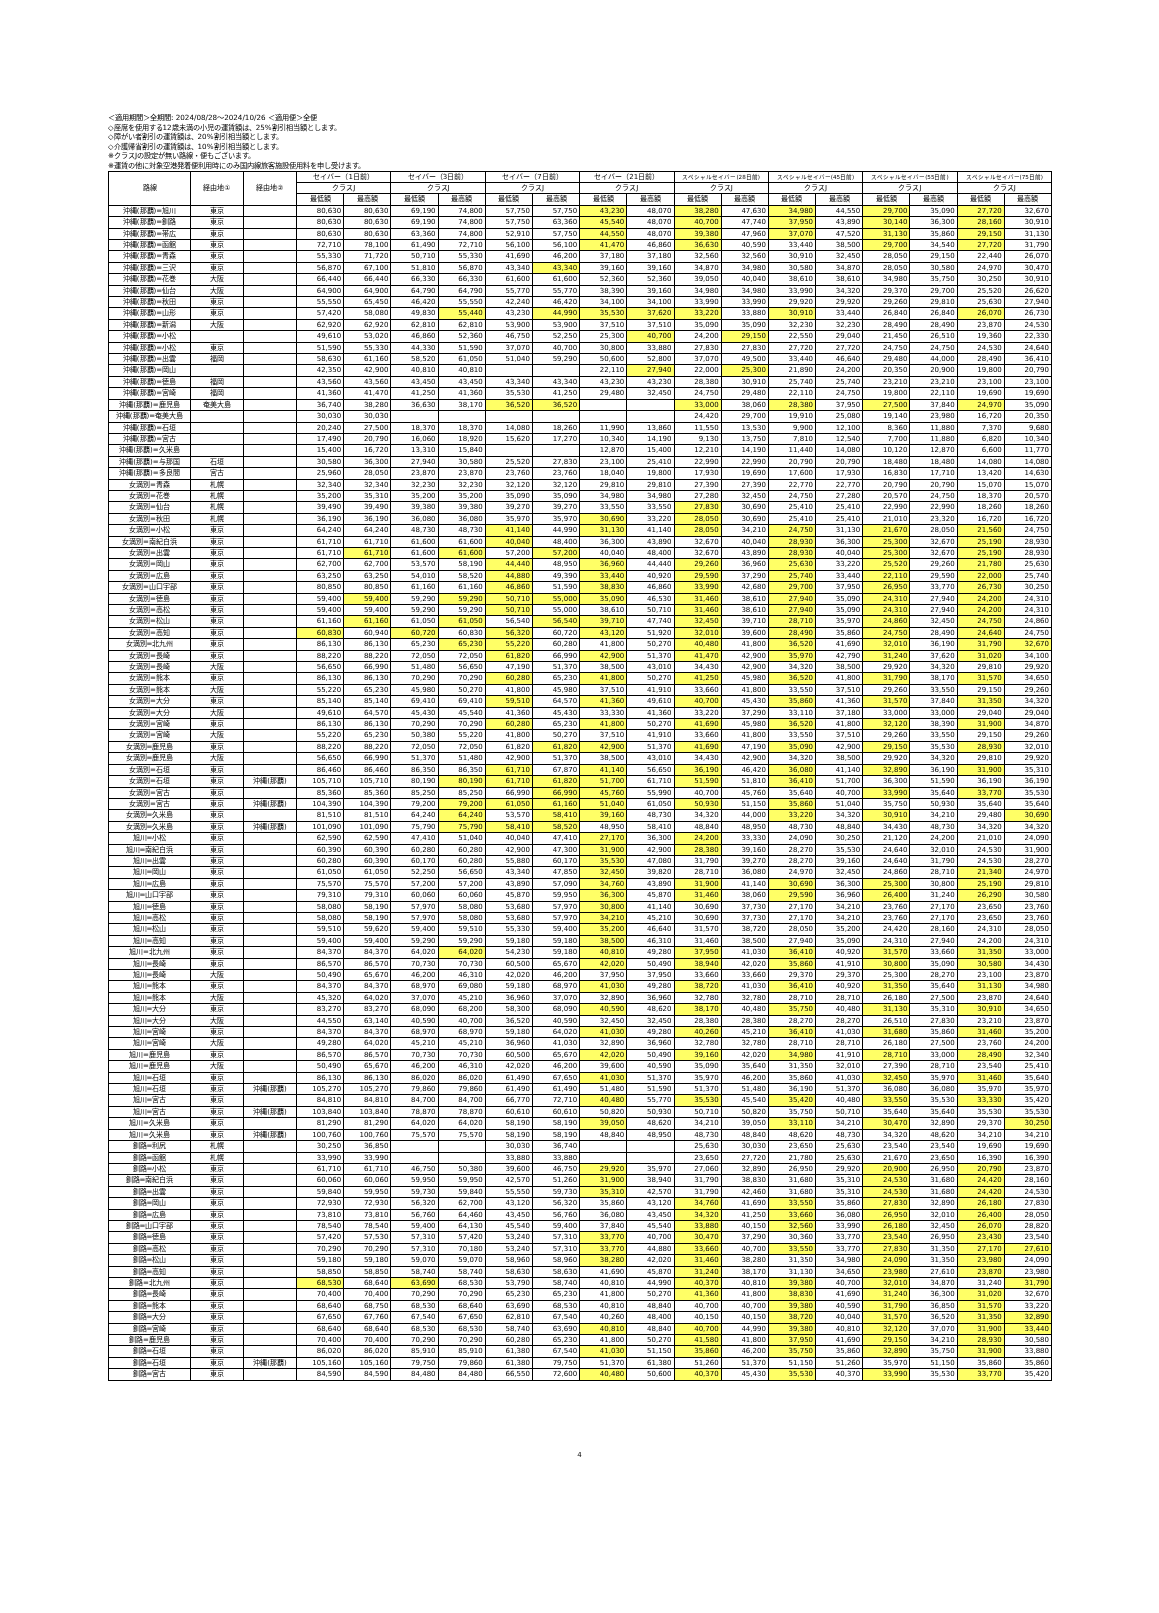＜適用期間＞全期間: 2024/08/28～2024/10/26 ＜適用便＞全便
◇座席を使用する12歳未満の小児の運賃額は、25%割引相当額とします。
◇障がい者割引の運賃額は、20%割引相当額とします。
◇介護帰省割引の運賃額は、10%割引相当額とします。
※クラスJの設定が無い路線・便もございます。
※運賃の他に対象空港発着便利用時にのみ国内線旅客施設使用料を申し受けます。
| 路線 | 経由地① | 経由地② | セイバー（1日前） | | セイバー（3日前） | | セイバー（7日前） | | セイバー（21日前） | | スペシャルセイバー(28日前) | | スペシャルセイバー(45日前) | | スペシャルセイバー(55日前) | | スペシャルセイバー(75日前) | |
| --- | --- | --- | --- | --- | --- | --- | --- | --- | --- | --- | --- | --- | --- | --- | --- | --- | --- | --- |
| | | | クラスJ | | クラスJ | | クラスJ | | クラスJ | | クラスJ | | クラスJ | | クラスJ | | クラスJ | |
| | | | 最低額 | 最高額 | 最低額 | 最高額 | 最低額 | 最高額 | 最低額 | 最高額 | 最低額 | 最高額 | 最低額 | 最高額 | 最低額 | 最高額 | 最低額 | 最高額 |
| 沖縄(那覇)=旭川 | 東京 | | 80,630 | 80,630 | 69,190 | 74,800 | 57,750 | 57,750 | 43,230 | 48,070 | 38,280 | 47,630 | 34,980 | 44,550 | 29,700 | 35,090 | 27,720 | 32,670 |
| 沖縄(那覇)=釧路 | 東京 | | 80,630 | 80,630 | 69,190 | 74,800 | 57,750 | 63,360 | 45,540 | 48,070 | 40,700 | 47,740 | 37,950 | 43,890 | 30,140 | 36,300 | 28,160 | 30,910 |
| 沖縄(那覇)=帯広 | 東京 | | 80,630 | 80,630 | 63,360 | 74,800 | 52,910 | 57,750 | 44,550 | 48,070 | 39,380 | 47,960 | 37,070 | 47,520 | 31,130 | 35,860 | 29,150 | 31,130 |
| 沖縄(那覇)=函館 | 東京 | | 72,710 | 78,100 | 61,490 | 72,710 | 56,100 | 56,100 | 41,470 | 46,860 | 36,630 | 40,590 | 33,440 | 38,500 | 29,700 | 34,540 | 27,720 | 31,790 |
| 沖縄(那覇)=青森 | 東京 | | 55,330 | 71,720 | 50,710 | 55,330 | 41,690 | 46,200 | 37,180 | 37,180 | 32,560 | 32,560 | 30,910 | 32,450 | 28,050 | 29,150 | 22,440 | 26,070 |
| 沖縄(那覇)=三沢 | 東京 | | 56,870 | 67,100 | 51,810 | 56,870 | 43,340 | 43,340 | 39,160 | 39,160 | 34,870 | 34,980 | 30,580 | 34,870 | 28,050 | 30,580 | 24,970 | 30,470 |
| 沖縄(那覇)=花巻 | 大阪 | | 66,440 | 66,440 | 66,330 | 66,330 | 61,600 | 61,600 | 52,360 | 52,360 | 39,050 | 40,040 | 38,610 | 38,610 | 34,980 | 35,750 | 30,250 | 30,910 |
| 沖縄(那覇)=仙台 | 大阪 | | 64,900 | 64,900 | 64,790 | 64,790 | 55,770 | 55,770 | 38,390 | 39,160 | 34,980 | 34,980 | 33,990 | 34,320 | 29,370 | 29,700 | 25,520 | 26,620 |
| 沖縄(那覇)=秋田 | 東京 | | 55,550 | 65,450 | 46,420 | 55,550 | 42,240 | 46,420 | 34,100 | 34,100 | 33,990 | 33,990 | 29,920 | 29,920 | 29,260 | 29,810 | 25,630 | 27,940 |
| 沖縄(那覇)=山形 | 東京 | | 57,420 | 58,080 | 49,830 | 55,440 | 43,230 | 44,990 | 35,530 | 37,620 | 33,220 | 33,880 | 30,910 | 33,440 | 26,840 | 26,840 | 26,070 | 26,730 |
| 沖縄(那覇)=新潟 | 大阪 | | 62,920 | 62,920 | 62,810 | 62,810 | 53,900 | 53,900 | 37,510 | 37,510 | 35,090 | 35,090 | 32,230 | 32,230 | 28,490 | 28,490 | 23,870 | 24,530 |
| 沖縄(那覇)=小松 | | | 49,610 | 53,020 | 46,860 | 52,360 | 46,750 | 52,250 | 25,300 | 40,700 | 24,200 | 29,150 | 22,550 | 29,040 | 21,450 | 26,510 | 19,360 | 22,330 |
| 沖縄(那覇)=小松 | 東京 | | 51,590 | 55,330 | 44,330 | 51,590 | 37,070 | 40,700 | 30,800 | 33,880 | 27,830 | 27,830 | 27,720 | 27,720 | 24,750 | 24,750 | 24,530 | 24,640 |
| 沖縄(那覇)=出雲 | 福岡 | | 58,630 | 61,160 | 58,520 | 61,050 | 51,040 | 59,290 | 50,600 | 52,800 | 37,070 | 49,500 | 33,440 | 46,640 | 29,480 | 44,000 | 28,490 | 36,410 |
| 沖縄(那覇)=岡山 | | | 42,350 | 42,900 | 40,810 | 40,810 | | | 22,110 | 27,940 | 22,000 | 25,300 | 21,890 | 24,200 | 20,350 | 20,900 | 19,800 | 20,790 |
| 沖縄(那覇)=徳島 | 福岡 | | 43,560 | 43,560 | 43,450 | 43,450 | 43,340 | 43,340 | 43,230 | 43,230 | 28,380 | 30,910 | 25,740 | 25,740 | 23,210 | 23,210 | 23,100 | 23,100 |
| 沖縄(那覇)=宮崎 | 福岡 | | 41,360 | 41,470 | 41,250 | 41,360 | 35,530 | 41,250 | 29,480 | 32,450 | 24,750 | 29,480 | 22,110 | 24,750 | 19,800 | 22,110 | 19,690 | 19,690 |
| 沖縄(那覇)=鹿児島 | 奄美大島 | | 36,740 | 38,280 | 36,630 | 38,170 | 36,520 | 36,520 | | | 33,000 | 38,060 | 28,380 | 37,950 | 27,500 | 37,840 | 24,970 | 35,090 |
| 沖縄(那覇)=奄美大島 | | | 30,030 | 30,030 | | | | | | | 24,420 | 29,700 | 19,910 | 25,080 | 19,140 | 23,980 | 16,720 | 20,350 |
| 沖縄(那覇)=石垣 | | | 20,240 | 27,500 | 18,370 | 18,370 | 14,080 | 18,260 | 11,990 | 13,860 | 11,550 | 13,530 | 9,900 | 12,100 | 8,360 | 11,880 | 7,370 | 9,680 |
| 沖縄(那覇)=宮古 | | | 17,490 | 20,790 | 16,060 | 18,920 | 15,620 | 17,270 | 10,340 | 14,190 | 9,130 | 13,750 | 7,810 | 12,540 | 7,700 | 11,880 | 6,820 | 10,340 |
| 沖縄(那覇)=久米島 | | | 15,400 | 16,720 | 13,310 | 15,840 | | | 12,870 | 15,400 | 12,210 | 14,190 | 11,440 | 14,080 | 10,120 | 12,870 | 6,600 | 11,770 |
| 沖縄(那覇)=与那国 | 石垣 | | 30,580 | 36,300 | 27,940 | 30,580 | 25,520 | 27,830 | 23,100 | 25,410 | 22,990 | 22,990 | 20,790 | 20,790 | 18,480 | 18,480 | 14,080 | 14,080 |
| 沖縄(那覇)=多良間 | 宮古 | | 25,960 | 28,050 | 23,870 | 23,870 | 23,760 | 23,760 | 18,040 | 19,800 | 17,930 | 19,690 | 17,600 | 17,930 | 16,830 | 17,710 | 13,420 | 14,630 |
| 女満別=青森 | 札幌 | | 32,340 | 32,340 | 32,230 | 32,230 | 32,120 | 32,120 | 29,810 | 29,810 | 27,390 | 27,390 | 22,770 | 22,770 | 20,790 | 20,790 | 15,070 | 15,070 |
| 女満別=花巻 | 札幌 | | 35,200 | 35,310 | 35,200 | 35,200 | 35,090 | 35,090 | 34,980 | 34,980 | 27,280 | 32,450 | 24,750 | 27,280 | 20,570 | 24,750 | 18,370 | 20,570 |
| 女満別=仙台 | 札幌 | | 39,490 | 39,490 | 39,380 | 39,380 | 39,270 | 39,270 | 33,550 | 33,550 | 27,830 | 30,690 | 25,410 | 25,410 | 22,990 | 22,990 | 18,260 | 18,260 |
| 女満別=秋田 | 札幌 | | 36,190 | 36,190 | 36,080 | 36,080 | 35,970 | 35,970 | 30,690 | 33,220 | 28,050 | 30,690 | 25,410 | 25,410 | 21,010 | 23,320 | 16,720 | 16,720 |
| 女満別=小松 | 東京 | | 64,240 | 64,240 | 48,730 | 48,730 | 41,140 | 44,990 | 31,130 | 41,140 | 28,050 | 34,210 | 24,750 | 31,130 | 21,670 | 28,050 | 21,560 | 24,750 |
| 女満別=南紀白浜 | 東京 | | 61,710 | 61,710 | 61,600 | 61,600 | 40,040 | 48,400 | 36,300 | 43,890 | 32,670 | 40,040 | 28,930 | 36,300 | 25,300 | 32,670 | 25,190 | 28,930 |
| 女満別=出雲 | 東京 | | 61,710 | 61,710 | 61,600 | 61,600 | 57,200 | 57,200 | 40,040 | 48,400 | 32,670 | 43,890 | 28,930 | 40,040 | 25,300 | 32,670 | 25,190 | 28,930 |
| 女満別=岡山 | 東京 | | 62,700 | 62,700 | 53,570 | 58,190 | 44,440 | 48,950 | 36,960 | 44,440 | 29,260 | 36,960 | 25,630 | 33,220 | 25,520 | 29,260 | 21,780 | 25,630 |
| 女満別=広島 | 東京 | | 63,250 | 63,250 | 54,010 | 58,520 | 44,880 | 49,390 | 33,440 | 40,920 | 29,590 | 37,290 | 25,740 | 33,440 | 22,110 | 29,590 | 22,000 | 25,740 |
| 女満別=山口宇部 | 東京 | | 80,850 | 80,850 | 61,160 | 61,160 | 46,860 | 51,590 | 38,830 | 46,860 | 33,990 | 42,680 | 29,700 | 37,950 | 26,950 | 33,770 | 26,730 | 30,250 |
| 女満別=徳島 | 東京 | | 59,400 | 59,400 | 59,290 | 59,290 | 50,710 | 55,000 | 35,090 | 46,530 | 31,460 | 38,610 | 27,940 | 35,090 | 24,310 | 27,940 | 24,200 | 24,310 |
| 女満別=高松 | 東京 | | 59,400 | 59,400 | 59,290 | 59,290 | 50,710 | 55,000 | 38,610 | 50,710 | 31,460 | 38,610 | 27,940 | 35,090 | 24,310 | 27,940 | 24,200 | 24,310 |
| 女満別=松山 | 東京 | | 61,160 | 61,160 | 61,050 | 61,050 | 56,540 | 56,540 | 39,710 | 47,740 | 32,450 | 39,710 | 28,710 | 35,970 | 24,860 | 32,450 | 24,750 | 24,860 |
| 女満別=高知 | 東京 | | 60,830 | 60,940 | 60,720 | 60,830 | 56,320 | 60,720 | 43,120 | 51,920 | 32,010 | 39,600 | 28,490 | 35,860 | 24,750 | 28,490 | 24,640 | 24,750 |
| 女満別=北九州 | 東京 | | 86,130 | 86,130 | 65,230 | 65,230 | 55,220 | 60,280 | 41,800 | 50,270 | 40,480 | 41,800 | 36,520 | 41,690 | 32,010 | 36,190 | 31,790 | 32,670 |
| 女満別=長崎 | 東京 | | 88,220 | 88,220 | 72,050 | 72,050 | 61,820 | 66,990 | 42,900 | 51,370 | 41,470 | 42,900 | 35,970 | 42,790 | 31,240 | 37,620 | 31,020 | 34,100 |
| 女満別=長崎 | 大阪 | | 56,650 | 66,990 | 51,480 | 56,650 | 47,190 | 51,370 | 38,500 | 43,010 | 34,430 | 42,900 | 34,320 | 38,500 | 29,920 | 34,320 | 29,810 | 29,920 |
| 女満別=熊本 | 東京 | | 86,130 | 86,130 | 70,290 | 70,290 | 60,280 | 65,230 | 41,800 | 50,270 | 41,250 | 45,980 | 36,520 | 41,800 | 31,790 | 38,170 | 31,570 | 34,650 |
| 女満別=熊本 | 大阪 | | 55,220 | 65,230 | 45,980 | 50,270 | 41,800 | 45,980 | 37,510 | 41,910 | 33,660 | 41,800 | 33,550 | 37,510 | 29,260 | 33,550 | 29,150 | 29,260 |
| 女満別=大分 | 東京 | | 85,140 | 85,140 | 69,410 | 69,410 | 59,510 | 64,570 | 41,360 | 49,610 | 40,700 | 45,430 | 35,860 | 41,360 | 31,570 | 37,840 | 31,350 | 34,320 |
| 女満別=大分 | 大阪 | | 49,610 | 64,570 | 45,430 | 45,540 | 41,360 | 45,430 | 33,330 | 41,360 | 33,220 | 37,290 | 33,110 | 37,180 | 33,000 | 33,000 | 29,040 | 29,040 |
| 女満別=宮崎 | 東京 | | 86,130 | 86,130 | 70,290 | 70,290 | 60,280 | 65,230 | 41,800 | 50,270 | 41,690 | 45,980 | 36,520 | 41,800 | 32,120 | 38,390 | 31,900 | 34,870 |
| 女満別=宮崎 | 大阪 | | 55,220 | 65,230 | 50,380 | 55,220 | 41,800 | 50,270 | 37,510 | 41,910 | 33,660 | 41,800 | 33,550 | 37,510 | 29,260 | 33,550 | 29,150 | 29,260 |
| 女満別=鹿児島 | 東京 | | 88,220 | 88,220 | 72,050 | 72,050 | 61,820 | 61,820 | 42,900 | 51,370 | 41,690 | 47,190 | 35,090 | 42,900 | 29,150 | 35,530 | 28,930 | 32,010 |
| 女満別=鹿児島 | 大阪 | | 56,650 | 66,990 | 51,370 | 51,480 | 42,900 | 51,370 | 38,500 | 43,010 | 34,430 | 42,900 | 34,320 | 38,500 | 29,920 | 34,320 | 29,810 | 29,920 |
| 女満別=石垣 | 東京 | | 86,460 | 86,460 | 86,350 | 86,350 | 61,710 | 67,870 | 41,140 | 56,650 | 36,190 | 46,420 | 36,080 | 41,140 | 32,890 | 36,190 | 31,900 | 35,310 |
| 女満別=石垣 | 東京 | 沖縄(那覇) | 105,710 | 105,710 | 80,190 | 80,190 | 61,710 | 61,820 | 51,700 | 61,710 | 51,590 | 51,810 | 36,410 | 51,700 | 36,300 | 51,590 | 36,190 | 36,190 |
| 女満別=宮古 | 東京 | | 85,360 | 85,360 | 85,250 | 85,250 | 66,990 | 66,990 | 45,760 | 55,990 | 40,700 | 45,760 | 35,640 | 40,700 | 33,990 | 35,640 | 33,770 | 35,530 |
| 女満別=宮古 | 東京 | 沖縄(那覇) | 104,390 | 104,390 | 79,200 | 79,200 | 61,050 | 61,160 | 51,040 | 61,050 | 50,930 | 51,150 | 35,860 | 51,040 | 35,750 | 50,930 | 35,640 | 35,640 |
| 女満別=久米島 | 東京 | | 81,510 | 81,510 | 64,240 | 64,240 | 53,570 | 58,410 | 39,160 | 48,730 | 34,320 | 44,000 | 33,220 | 34,320 | 30,910 | 34,210 | 29,480 | 30,690 |
| 女満別=久米島 | 東京 | 沖縄(那覇) | 101,090 | 101,090 | 75,790 | 75,790 | 58,410 | 58,520 | 48,950 | 58,410 | 48,840 | 48,950 | 48,730 | 48,840 | 34,430 | 48,730 | 34,320 | 34,320 |
| 旭川=小松 | 東京 | | 62,590 | 62,590 | 47,410 | 51,040 | 40,040 | 47,410 | 27,170 | 36,300 | 24,200 | 33,330 | 24,090 | 30,250 | 21,120 | 24,200 | 21,010 | 24,090 |
| 旭川=南紀白浜 | 東京 | | 60,390 | 60,390 | 60,280 | 60,280 | 42,900 | 47,300 | 31,900 | 42,900 | 28,380 | 39,160 | 28,270 | 35,530 | 24,640 | 32,010 | 24,530 | 31,900 |
| 旭川=出雲 | 東京 | | 60,280 | 60,390 | 60,170 | 60,280 | 55,880 | 60,170 | 35,530 | 47,080 | 31,790 | 39,270 | 28,270 | 39,160 | 24,640 | 31,790 | 24,530 | 28,270 |
| 旭川=岡山 | 東京 | | 61,050 | 61,050 | 52,250 | 56,650 | 43,340 | 47,850 | 32,450 | 39,820 | 28,710 | 36,080 | 24,970 | 32,450 | 24,860 | 28,710 | 21,340 | 24,970 |
| 旭川=広島 | 東京 | | 75,570 | 75,570 | 57,200 | 57,200 | 43,890 | 57,090 | 34,760 | 43,890 | 31,900 | 41,140 | 30,690 | 36,300 | 25,300 | 30,800 | 25,190 | 29,810 |
| 旭川=山口宇部 | 東京 | | 79,310 | 79,310 | 60,060 | 60,060 | 45,870 | 59,950 | 36,300 | 45,870 | 31,460 | 38,060 | 29,590 | 36,960 | 26,400 | 31,240 | 26,290 | 30,580 |
| 旭川=徳島 | 東京 | | 58,080 | 58,190 | 57,970 | 58,080 | 53,680 | 57,970 | 30,800 | 41,140 | 30,690 | 37,730 | 27,170 | 34,210 | 23,760 | 27,170 | 23,650 | 23,760 |
| 旭川=高松 | 東京 | | 58,080 | 58,190 | 57,970 | 58,080 | 53,680 | 57,970 | 34,210 | 45,210 | 30,690 | 37,730 | 27,170 | 34,210 | 23,760 | 27,170 | 23,650 | 23,760 |
| 旭川=松山 | 東京 | | 59,510 | 59,620 | 59,400 | 59,510 | 55,330 | 59,400 | 35,200 | 46,640 | 31,570 | 38,720 | 28,050 | 35,200 | 24,420 | 28,160 | 24,310 | 28,050 |
| 旭川=高知 | 東京 | | 59,400 | 59,400 | 59,290 | 59,290 | 59,180 | 59,180 | 38,500 | 46,310 | 31,460 | 38,500 | 27,940 | 35,090 | 24,310 | 27,940 | 24,200 | 24,310 |
| 旭川=北九州 | 東京 | | 84,370 | 84,370 | 64,020 | 64,020 | 54,230 | 59,180 | 40,810 | 49,280 | 37,950 | 41,030 | 36,410 | 40,920 | 31,570 | 33,660 | 31,350 | 33,000 |
| 旭川=長崎 | 東京 | | 86,570 | 86,570 | 70,730 | 70,730 | 60,500 | 65,670 | 42,020 | 50,490 | 38,940 | 42,020 | 35,860 | 41,910 | 30,800 | 35,090 | 30,580 | 34,430 |
| 旭川=長崎 | 大阪 | | 50,490 | 65,670 | 46,200 | 46,310 | 42,020 | 46,200 | 37,950 | 37,950 | 33,660 | 33,660 | 29,370 | 29,370 | 25,300 | 28,270 | 23,100 | 23,870 |
| 旭川=熊本 | 東京 | | 84,370 | 84,370 | 68,970 | 69,080 | 59,180 | 68,970 | 41,030 | 49,280 | 38,720 | 41,030 | 36,410 | 40,920 | 31,350 | 35,640 | 31,130 | 34,980 |
| 旭川=熊本 | 大阪 | | 45,320 | 64,020 | 37,070 | 45,210 | 36,960 | 37,070 | 32,890 | 36,960 | 32,780 | 32,780 | 28,710 | 28,710 | 26,180 | 27,500 | 23,870 | 24,640 |
| 旭川=大分 | 東京 | | 83,270 | 83,270 | 68,090 | 68,200 | 58,300 | 68,090 | 40,590 | 48,620 | 38,170 | 40,480 | 35,750 | 40,480 | 31,130 | 35,310 | 30,910 | 34,650 |
| 旭川=大分 | 大阪 | | 44,550 | 63,140 | 40,590 | 40,700 | 36,520 | 40,590 | 32,450 | 32,450 | 28,380 | 28,380 | 28,270 | 28,270 | 26,510 | 27,830 | 23,210 | 23,870 |
| 旭川=宮崎 | 東京 | | 84,370 | 84,370 | 68,970 | 68,970 | 59,180 | 64,020 | 41,030 | 49,280 | 40,260 | 45,210 | 36,410 | 41,030 | 31,680 | 35,860 | 31,460 | 35,200 |
| 旭川=宮崎 | 大阪 | | 49,280 | 64,020 | 45,210 | 45,210 | 36,960 | 41,030 | 32,890 | 36,960 | 32,780 | 32,780 | 28,710 | 28,710 | 26,180 | 27,500 | 23,760 | 24,200 |
| 旭川=鹿児島 | 東京 | | 86,570 | 86,570 | 70,730 | 70,730 | 60,500 | 65,670 | 42,020 | 50,490 | 39,160 | 42,020 | 34,980 | 41,910 | 28,710 | 33,000 | 28,490 | 32,340 |
| 旭川=鹿児島 | 大阪 | | 50,490 | 65,670 | 46,200 | 46,310 | 42,020 | 46,200 | 39,600 | 40,590 | 35,090 | 35,640 | 31,350 | 32,010 | 27,390 | 28,710 | 23,540 | 25,410 |
| 旭川=石垣 | 東京 | | 86,130 | 86,130 | 86,020 | 86,020 | 61,490 | 67,650 | 41,030 | 51,370 | 35,970 | 46,200 | 35,860 | 41,030 | 32,450 | 35,970 | 31,460 | 35,640 |
| 旭川=石垣 | 東京 | 沖縄(那覇) | 105,270 | 105,270 | 79,860 | 79,860 | 61,490 | 61,490 | 51,480 | 51,590 | 51,370 | 51,480 | 36,190 | 51,370 | 36,080 | 36,080 | 35,970 | 35,970 |
| 旭川=宮古 | 東京 | | 84,810 | 84,810 | 84,700 | 84,700 | 66,770 | 72,710 | 40,480 | 55,770 | 35,530 | 45,540 | 35,420 | 40,480 | 33,550 | 35,530 | 33,330 | 35,420 |
| 旭川=宮古 | 東京 | 沖縄(那覇) | 103,840 | 103,840 | 78,870 | 78,870 | 60,610 | 60,610 | 50,820 | 50,930 | 50,710 | 50,820 | 35,750 | 50,710 | 35,640 | 35,640 | 35,530 | 35,530 |
| 旭川=久米島 | 東京 | | 81,290 | 81,290 | 64,020 | 64,020 | 58,190 | 58,190 | 39,050 | 48,620 | 34,210 | 39,050 | 33,110 | 34,210 | 30,470 | 32,890 | 29,370 | 30,250 |
| 旭川=久米島 | 東京 | 沖縄(那覇) | 100,760 | 100,760 | 75,570 | 75,570 | 58,190 | 58,190 | 48,840 | 48,950 | 48,730 | 48,840 | 48,620 | 48,730 | 34,320 | 48,620 | 34,210 | 34,210 |
| 釧路=利尻 | 札幌 | | 30,250 | 36,850 | | | 30,030 | 36,740 | | | 25,630 | 30,030 | 23,650 | 25,630 | 23,540 | 23,540 | 19,690 | 19,690 |
| 釧路=函館 | 札幌 | | 33,990 | 33,990 | | | 33,880 | 33,880 | | | 23,650 | 27,720 | 21,780 | 25,630 | 21,670 | 23,650 | 16,390 | 16,390 |
| 釧路=小松 | 東京 | | 61,710 | 61,710 | 46,750 | 50,380 | 39,600 | 46,750 | 29,920 | 35,970 | 27,060 | 32,890 | 26,950 | 29,920 | 20,900 | 26,950 | 20,790 | 23,870 |
| 釧路=南紀白浜 | 東京 | | 60,060 | 60,060 | 59,950 | 59,950 | 42,570 | 51,260 | 31,900 | 38,940 | 31,790 | 38,830 | 31,680 | 35,310 | 24,530 | 31,680 | 24,420 | 28,160 |
| 釧路=出雲 | 東京 | | 59,840 | 59,950 | 59,730 | 59,840 | 55,550 | 59,730 | 35,310 | 42,570 | 31,790 | 42,460 | 31,680 | 35,310 | 24,530 | 31,680 | 24,420 | 24,530 |
| 釧路=岡山 | 東京 | | 72,930 | 72,930 | 56,320 | 62,700 | 43,120 | 56,320 | 35,860 | 43,120 | 34,760 | 41,690 | 33,550 | 35,860 | 27,830 | 32,890 | 26,180 | 27,830 |
| 釧路=広島 | 東京 | | 73,810 | 73,810 | 56,760 | 64,460 | 43,450 | 56,760 | 36,080 | 43,450 | 34,320 | 41,250 | 33,660 | 36,080 | 26,950 | 32,010 | 26,400 | 28,050 |
| 釧路=山口宇部 | 東京 | | 78,540 | 78,540 | 59,400 | 64,130 | 45,540 | 59,400 | 37,840 | 45,540 | 33,880 | 40,150 | 32,560 | 33,990 | 26,180 | 32,450 | 26,070 | 28,820 |
| 釧路=徳島 | 東京 | | 57,420 | 57,530 | 57,310 | 57,420 | 53,240 | 57,310 | 33,770 | 40,700 | 30,470 | 37,290 | 30,360 | 33,770 | 23,540 | 26,950 | 23,430 | 23,540 |
| 釧路=高松 | 東京 | | 70,290 | 70,290 | 57,310 | 70,180 | 53,240 | 57,310 | 33,770 | 44,880 | 33,660 | 40,700 | 33,550 | 33,770 | 27,830 | 31,350 | 27,170 | 27,610 |
| 釧路=松山 | 東京 | | 59,180 | 59,180 | 59,070 | 59,070 | 58,960 | 58,960 | 38,280 | 42,020 | 31,460 | 38,280 | 31,350 | 34,980 | 24,090 | 31,350 | 23,980 | 24,090 |
| 釧路=高知 | 東京 | | 58,850 | 58,850 | 58,740 | 58,740 | 58,630 | 58,630 | 41,690 | 45,870 | 31,240 | 38,170 | 31,130 | 34,650 | 23,980 | 27,610 | 23,870 | 23,980 |
| 釧路=北九州 | 東京 | | 68,530 | 68,640 | 63,690 | 68,530 | 53,790 | 58,740 | 40,810 | 44,990 | 40,370 | 40,810 | 39,380 | 40,700 | 32,010 | 34,870 | 31,240 | 31,790 |
| 釧路=長崎 | 東京 | | 70,400 | 70,400 | 70,290 | 70,290 | 65,230 | 65,230 | 41,800 | 50,270 | 41,360 | 41,800 | 38,830 | 41,690 | 31,240 | 36,300 | 31,020 | 32,670 |
| 釧路=熊本 | 東京 | | 68,640 | 68,750 | 68,530 | 68,640 | 63,690 | 68,530 | 40,810 | 48,840 | 40,700 | 40,700 | 39,380 | 40,590 | 31,790 | 36,850 | 31,570 | 33,220 |
| 釧路=大分 | 東京 | | 67,650 | 67,760 | 67,540 | 67,650 | 62,810 | 67,540 | 40,260 | 48,400 | 40,150 | 40,150 | 38,720 | 40,040 | 31,570 | 36,520 | 31,350 | 32,890 |
| 釧路=宮崎 | 東京 | | 68,640 | 68,640 | 68,530 | 68,530 | 58,740 | 63,690 | 40,810 | 48,840 | 40,700 | 44,990 | 39,380 | 40,810 | 32,120 | 37,070 | 31,900 | 33,440 |
| 釧路=鹿児島 | 東京 | | 70,400 | 70,400 | 70,290 | 70,290 | 60,280 | 65,230 | 41,800 | 50,270 | 41,580 | 41,800 | 37,950 | 41,690 | 29,150 | 34,210 | 28,930 | 30,580 |
| 釧路=石垣 | 東京 | | 86,020 | 86,020 | 85,910 | 85,910 | 61,380 | 67,540 | 41,030 | 51,150 | 35,860 | 46,200 | 35,750 | 35,860 | 32,890 | 35,750 | 31,900 | 33,880 |
| 釧路=石垣 | 東京 | 沖縄(那覇) | 105,160 | 105,160 | 79,750 | 79,860 | 61,380 | 79,750 | 51,370 | 61,380 | 51,260 | 51,370 | 51,150 | 51,260 | 35,970 | 51,150 | 35,860 | 35,860 |
| 釧路=宮古 | 東京 | | 84,590 | 84,590 | 84,480 | 84,480 | 66,550 | 72,600 | 40,480 | 50,600 | 40,370 | 45,430 | 35,530 | 40,370 | 33,990 | 35,530 | 33,770 | 35,420 |
4